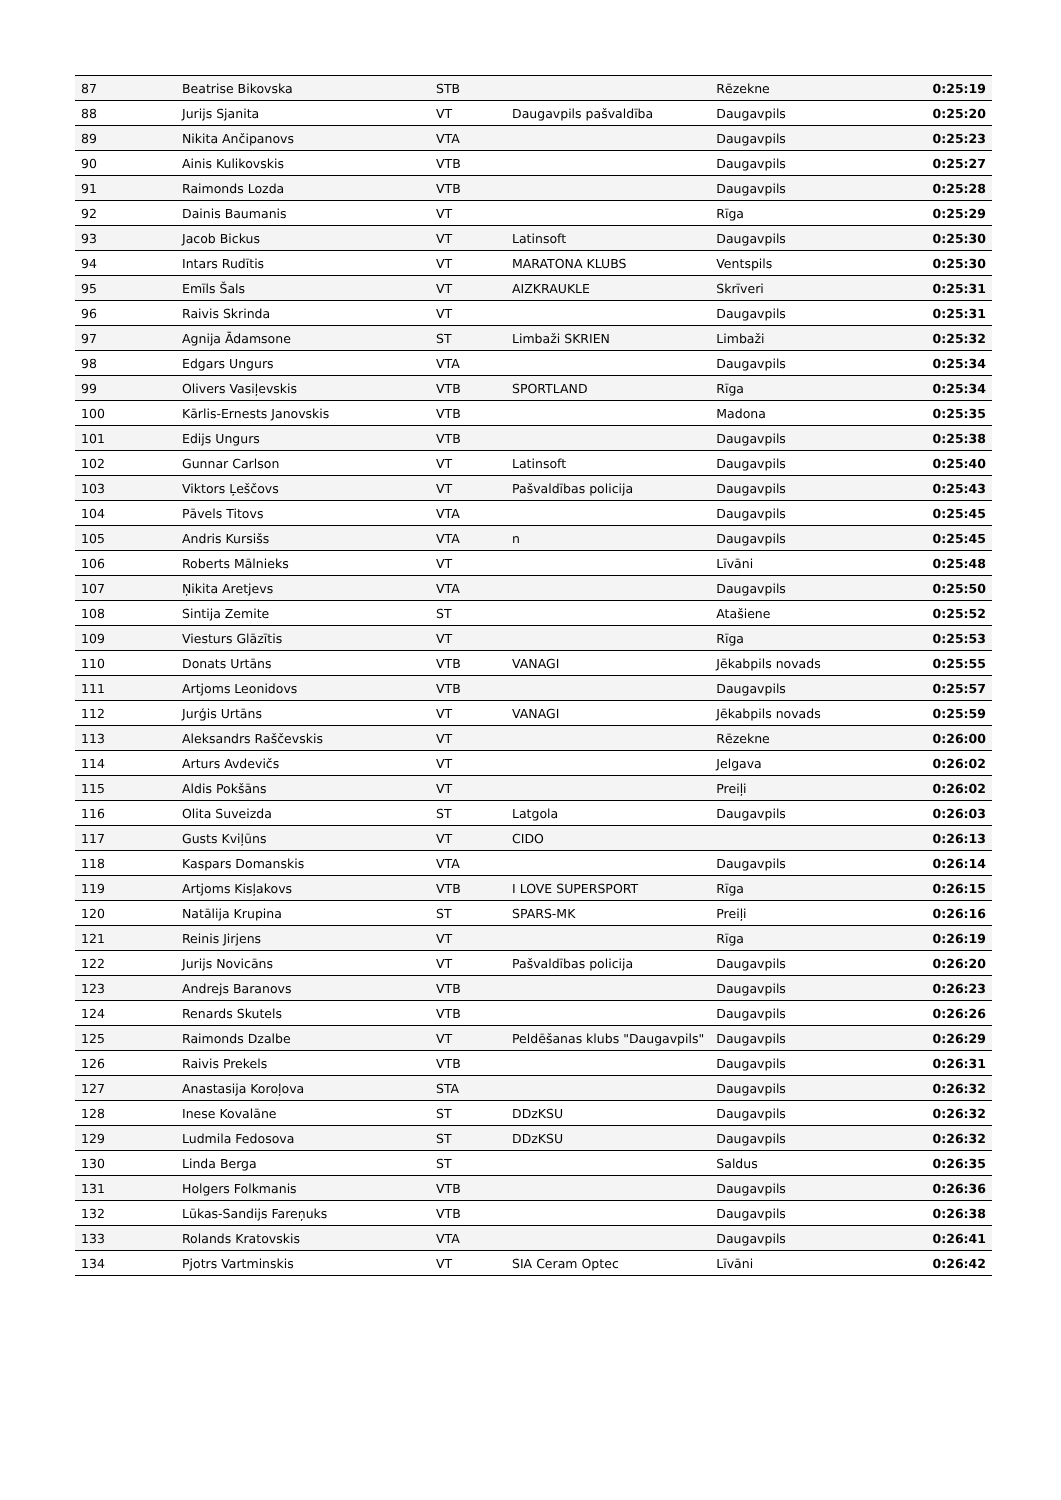| 87 | Beatrise Bikovska | STB | | Rēzekne | 0:25:19 |
| 88 | Jurijs Sjanita | VT | Daugavpils pašvaldība | Daugavpils | 0:25:20 |
| 89 | Nikita Ančipanovs | VTA | | Daugavpils | 0:25:23 |
| 90 | Ainis Kulikovskis | VTB | | Daugavpils | 0:25:27 |
| 91 | Raimonds Lozda | VTB | | Daugavpils | 0:25:28 |
| 92 | Dainis Baumanis | VT | | Rīga | 0:25:29 |
| 93 | Jacob Bickus | VT | Latinsoft | Daugavpils | 0:25:30 |
| 94 | Intars Rudītis | VT | MARATONA KLUBS | Ventspils | 0:25:30 |
| 95 | Emīls Šals | VT | AIZKRAUKLE | Skrīveri | 0:25:31 |
| 96 | Raivis Skrinda | VT | | Daugavpils | 0:25:31 |
| 97 | Agnija Ādamsone | ST | Limbaži SKRIEN | Limbaži | 0:25:32 |
| 98 | Edgars Ungurs | VTA | | Daugavpils | 0:25:34 |
| 99 | Olivers Vasiļevskis | VTB | SPORTLAND | Rīga | 0:25:34 |
| 100 | Kārlis-Ernests Janovskis | VTB | | Madona | 0:25:35 |
| 101 | Edijs Ungurs | VTB | | Daugavpils | 0:25:38 |
| 102 | Gunnar Carlson | VT | Latinsoft | Daugavpils | 0:25:40 |
| 103 | Viktors Ļeščovs | VT | Pašvaldības policija | Daugavpils | 0:25:43 |
| 104 | Pāvels Titovs | VTA | | Daugavpils | 0:25:45 |
| 105 | Andris Kursišs | VTA | n | Daugavpils | 0:25:45 |
| 106 | Roberts Mālnieks | VT | | Līvāni | 0:25:48 |
| 107 | Ņikita Aretjevs | VTA | | Daugavpils | 0:25:50 |
| 108 | Sintija Zemite | ST | | Atašiene | 0:25:52 |
| 109 | Viesturs Glāzītis | VT | | Rīga | 0:25:53 |
| 110 | Donats Urtāns | VTB | VANAGI | Jēkabpils novads | 0:25:55 |
| 111 | Artjoms Leonidovs | VTB | | Daugavpils | 0:25:57 |
| 112 | Jurģis Urtāns | VT | VANAGI | Jēkabpils novads | 0:25:59 |
| 113 | Aleksandrs Raščevskis | VT | | Rēzekne | 0:26:00 |
| 114 | Arturs Avdevičs | VT | | Jelgava | 0:26:02 |
| 115 | Aldis Pokšāns | VT | | Preiļi | 0:26:02 |
| 116 | Olita Suveizda | ST | Latgola | Daugavpils | 0:26:03 |
| 117 | Gusts Kviļūns | VT | CIDO | | 0:26:13 |
| 118 | Kaspars Domanskis | VTA | | Daugavpils | 0:26:14 |
| 119 | Artjoms Kisļakovs | VTB | I LOVE SUPERSPORT | Rīga | 0:26:15 |
| 120 | Natālija Krupina | ST | SPARS-MK | Preiļi | 0:26:16 |
| 121 | Reinis Jirjens | VT | | Rīga | 0:26:19 |
| 122 | Jurijs Novicāns | VT | Pašvaldības policija | Daugavpils | 0:26:20 |
| 123 | Andrejs Baranovs | VTB | | Daugavpils | 0:26:23 |
| 124 | Renards Skutels | VTB | | Daugavpils | 0:26:26 |
| 125 | Raimonds Dzalbe | VT | Peldēšanas klubs "Daugavpils" | Daugavpils | 0:26:29 |
| 126 | Raivis Prekels | VTB | | Daugavpils | 0:26:31 |
| 127 | Anastasija Koroļova | STA | | Daugavpils | 0:26:32 |
| 128 | Inese Kovalāne | ST | DDzKSU | Daugavpils | 0:26:32 |
| 129 | Ludmila Fedosova | ST | DDzKSU | Daugavpils | 0:26:32 |
| 130 | Linda Berga | ST | | Saldus | 0:26:35 |
| 131 | Holgers Folkmanis | VTB | | Daugavpils | 0:26:36 |
| 132 | Lūkas-Sandijs Fareņuks | VTB | | Daugavpils | 0:26:38 |
| 133 | Rolands Kratovskis | VTA | | Daugavpils | 0:26:41 |
| 134 | Pjotrs Vartminskis | VT | SIA Ceram Optec | Līvāni | 0:26:42 |